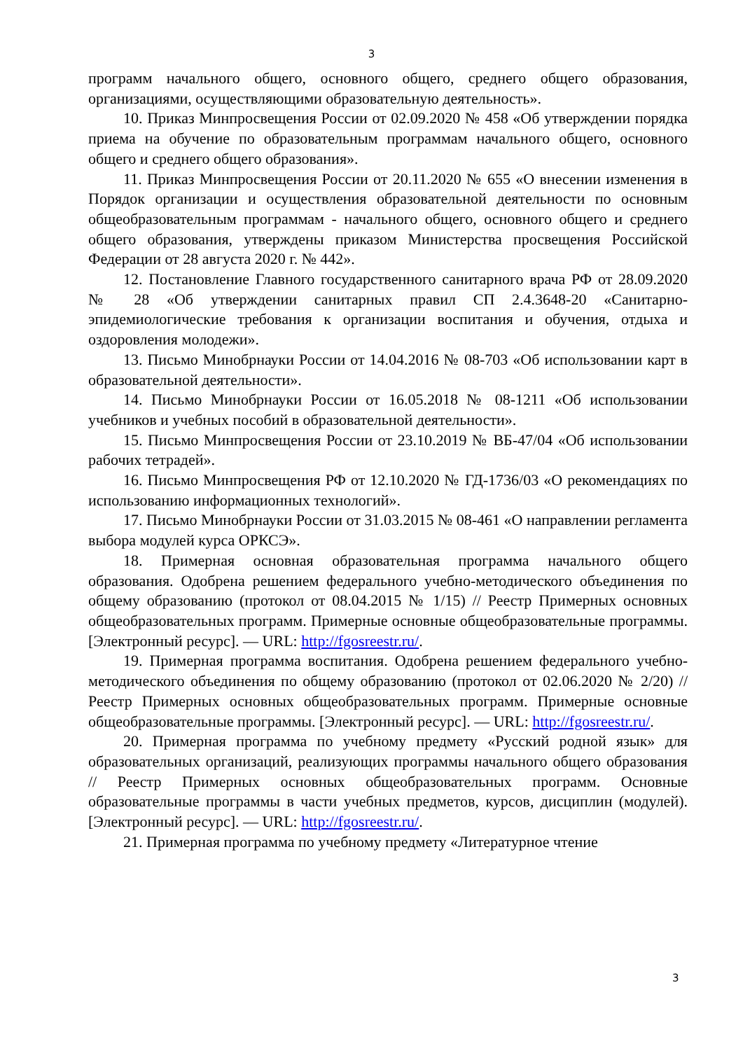3
программ начального общего, основного общего, среднего общего образования, организациями, осуществляющими образовательную деятельность».
10. Приказ Минпросвещения России от 02.09.2020 № 458 «Об утверждении порядка приема на обучение по образовательным программам начального общего, основного общего и среднего общего образования».
11. Приказ Минпросвещения России от 20.11.2020 № 655 «О внесении изменения в Порядок организации и осуществления образовательной деятельности по основным общеобразовательным программам - начального общего, основного общего и среднего общего образования, утверждены приказом Министерства просвещения Российской Федерации от 28 августа 2020 г. № 442».
12. Постановление Главного государственного санитарного врача РФ от 28.09.2020 № 28 «Об утверждении санитарных правил СП 2.4.3648-20 «Санитарно-эпидемиологические требования к организации воспитания и обучения, отдыха и оздоровления молодежи».
13. Письмо Минобрнауки России от 14.04.2016 № 08-703 «Об использовании карт в образовательной деятельности».
14. Письмо Минобрнауки России от 16.05.2018 № 08-1211 «Об использовании учебников и учебных пособий в образовательной деятельности».
15. Письмо Минпросвещения России от 23.10.2019 № ВБ-47/04 «Об использовании рабочих тетрадей».
16. Письмо Минпросвещения РФ от 12.10.2020 № ГД-1736/03 «О рекомендациях по использованию информационных технологий».
17. Письмо Минобрнауки России от 31.03.2015 № 08-461 «О направлении регламента выбора модулей курса ОРКСЭ».
18. Примерная основная образовательная программа начального общего образования. Одобрена решением федерального учебно-методического объединения по общему образованию (протокол от 08.04.2015 № 1/15) // Реестр Примерных основных общеобразовательных программ. Примерные основные общеобразовательные программы. [Электронный ресурс]. — URL: http://fgosreestr.ru/.
19. Примерная программа воспитания. Одобрена решением федерального учебно-методического объединения по общему образованию (протокол от 02.06.2020 № 2/20) // Реестр Примерных основных общеобразовательных программ. Примерные основные общеобразовательные программы. [Электронный ресурс]. — URL: http://fgosreestr.ru/.
20. Примерная программа по учебному предмету «Русский родной язык» для образовательных организаций, реализующих программы начального общего образования // Реестр Примерных основных общеобразовательных программ. Основные образовательные программы в части учебных предметов, курсов, дисциплин (модулей). [Электронный ресурс]. — URL: http://fgosreestr.ru/.
21. Примерная программа по учебному предмету «Литературное чтение
3